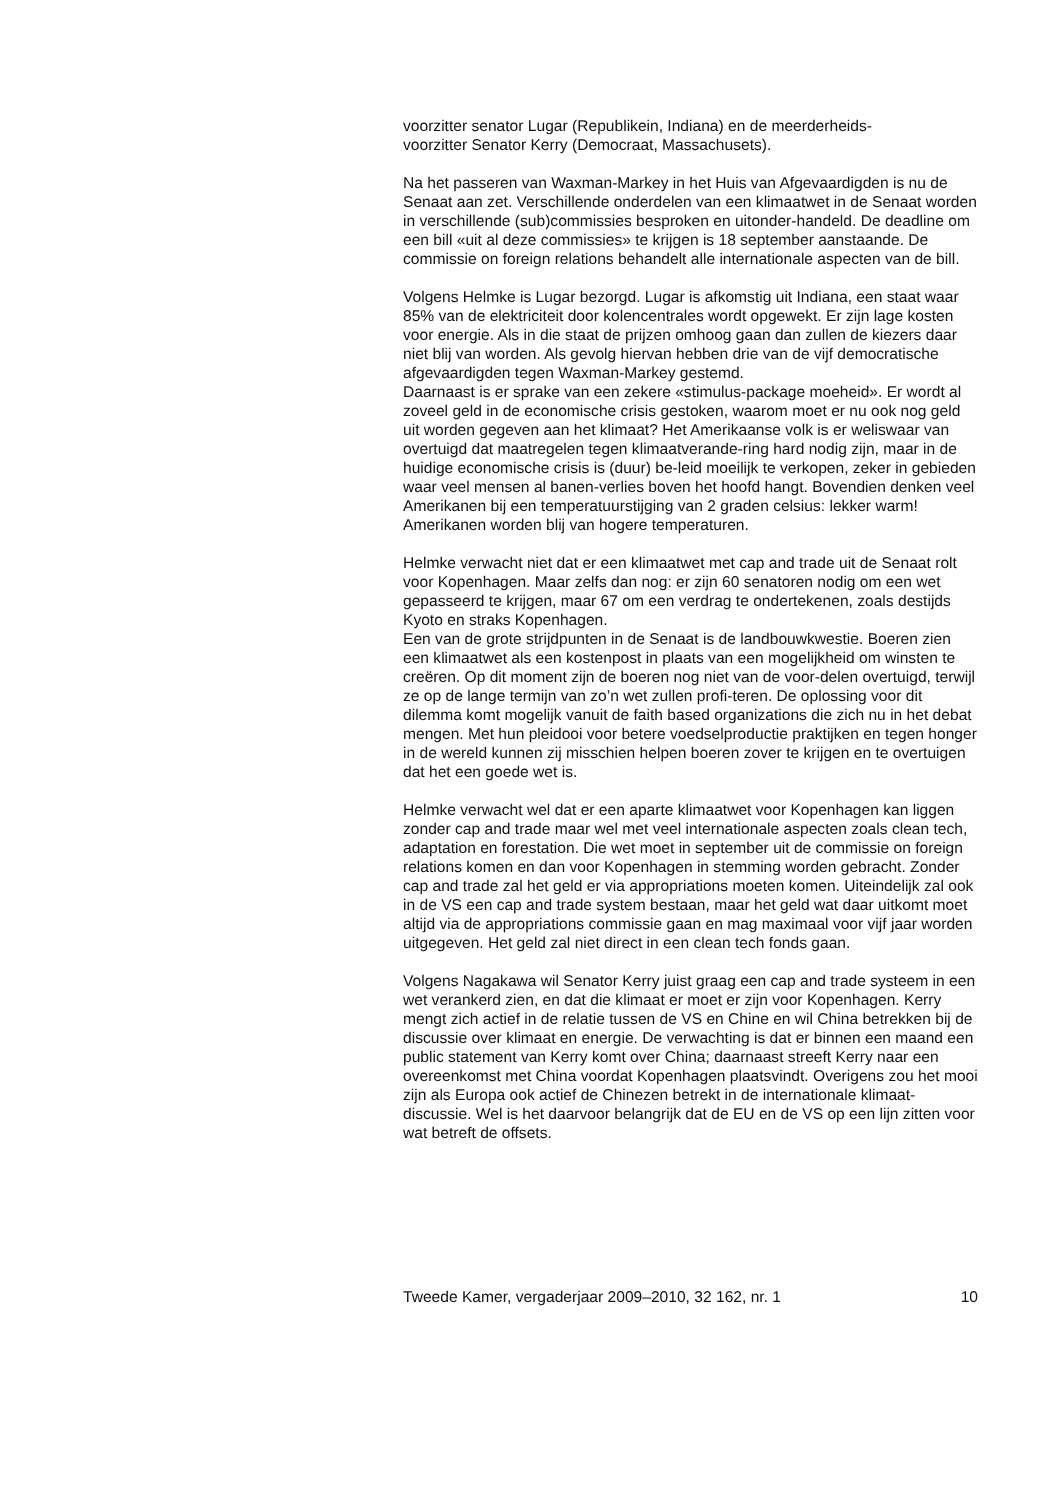voorzitter senator Lugar (Republikein, Indiana) en de meerderheids-
voorzitter Senator Kerry (Democraat, Massachusets).
Na het passeren van Waxman-Markey in het Huis van Afgevaardigden is nu de Senaat aan zet. Verschillende onderdelen van een klimaatwet in de Senaat worden in verschillende (sub)commissies besproken en uitonder-handeld. De deadline om een bill «uit al deze commissies» te krijgen is 18 september aanstaande. De commissie on foreign relations behandelt alle internationale aspecten van de bill.
Volgens Helmke is Lugar bezorgd. Lugar is afkomstig uit Indiana, een staat waar 85% van de elektriciteit door kolencentrales wordt opgewekt. Er zijn lage kosten voor energie. Als in die staat de prijzen omhoog gaan dan zullen de kiezers daar niet blij van worden. Als gevolg hiervan hebben drie van de vijf democratische afgevaardigden tegen Waxman-Markey gestemd.
Daarnaast is er sprake van een zekere «stimulus-package moeheid». Er wordt al zoveel geld in de economische crisis gestoken, waarom moet er nu ook nog geld uit worden gegeven aan het klimaat? Het Amerikaanse volk is er weliswaar van overtuigd dat maatregelen tegen klimaatverande-ring hard nodig zijn, maar in de huidige economische crisis is (duur) be-leid moeilijk te verkopen, zeker in gebieden waar veel mensen al banen-verlies boven het hoofd hangt. Bovendien denken veel Amerikanen bij een temperatuurstijging van 2 graden celsius: lekker warm! Amerikanen worden blij van hogere temperaturen.
Helmke verwacht niet dat er een klimaatwet met cap and trade uit de Senaat rolt voor Kopenhagen. Maar zelfs dan nog: er zijn 60 senatoren nodig om een wet gepasseerd te krijgen, maar 67 om een verdrag te ondertekenen, zoals destijds Kyoto en straks Kopenhagen.
Een van de grote strijdpunten in de Senaat is de landbouwkwestie. Boeren zien een klimaatwet als een kostenpost in plaats van een mogelijkheid om winsten te creëren. Op dit moment zijn de boeren nog niet van de voor-delen overtuigd, terwijl ze op de lange termijn van zo’n wet zullen profi-teren. De oplossing voor dit dilemma komt mogelijk vanuit de faith based organizations die zich nu in het debat mengen. Met hun pleidooi voor betere voedselproductie praktijken en tegen honger in de wereld kunnen zij misschien helpen boeren zover te krijgen en te overtuigen dat het een goede wet is.
Helmke verwacht wel dat er een aparte klimaatwet voor Kopenhagen kan liggen zonder cap and trade maar wel met veel internationale aspecten zoals clean tech, adaptation en forestation. Die wet moet in september uit de commissie on foreign relations komen en dan voor Kopenhagen in stemming worden gebracht. Zonder cap and trade zal het geld er via appropriations moeten komen. Uiteindelijk zal ook in de VS een cap and trade system bestaan, maar het geld wat daar uitkomt moet altijd via de appropriations commissie gaan en mag maximaal voor vijf jaar worden uitgegeven. Het geld zal niet direct in een clean tech fonds gaan.
Volgens Nagakawa wil Senator Kerry juist graag een cap and trade systeem in een wet verankerd zien, en dat die klimaat er moet er zijn voor Kopenhagen. Kerry mengt zich actief in de relatie tussen de VS en Chine en wil China betrekken bij de discussie over klimaat en energie. De verwachting is dat er binnen een maand een public statement van Kerry komt over China; daarnaast streeft Kerry naar een overeenkomst met China voordat Kopenhagen plaatsvindt. Overigens zou het mooi zijn als Europa ook actief de Chinezen betrekt in de internationale klimaat-discussie. Wel is het daarvoor belangrijk dat de EU en de VS op een lijn zitten voor wat betreft de offsets.
Tweede Kamer, vergaderjaar 2009–2010, 32 162, nr. 1 10